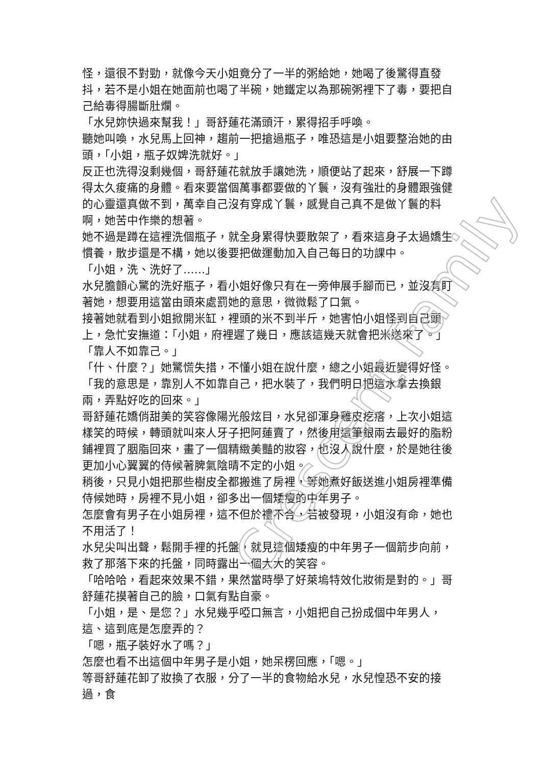怪，還很不對勁，就像今天小姐竟分了一半的粥給她，她喝了後驚得直發抖，若不是小姐在她面前也喝了半碗，她鐵定以為那碗粥裡下了毒，要把自己給毒得腸斷肚爛。
「水兒妳快過來幫我！」哥舒蓮花滿頭汗，累得招手呼喚。
聽她叫喚，水兒馬上回神，趨前一把搶過瓶子，唯恐這是小姐要整治她的由頭，「小姐，瓶子奴婢洗就好。」
反正也洗得沒剩幾個，哥舒蓮花就放手讓她洗，順便站了起來，舒展一下蹲得太久痠痛的身體。看來要當個萬事都要做的丫鬟，沒有強壯的身體跟強健的心靈還真做不到，萬幸自己沒有穿成丫鬟，感覺自己真不是做丫鬟的料啊，她苦中作樂的想著。
她不過是蹲在這裡洗個瓶子，就全身累得快要散架了，看來這身子太過嬌生慣養，散步還是不構，她以後要把做運動加入自己每日的功課中。
「小姐，洗、洗好了……」
水兒膽顫心驚的洗好瓶子，看小姐好像只有在一旁伸展手腳而已，並沒有盯著她，想要用這當由頭來處罰她的意思，微微鬆了口氣。
接著她就看到小姐掀開米缸，裡頭的米不到半斤，她害怕小姐怪到自己頭上，急忙安撫道：「小姐，府裡遲了幾日，應該這幾天就會把米送來了。」
「靠人不如靠己。」
「什、什麼？」她驚慌失措，不懂小姐在說什麼，總之小姐最近變得好怪。
「我的意思是，靠別人不如靠自己，把水裝了，我們明日把這水拿去換銀兩，弄點好吃的回來。」
哥舒蓮花嬌俏甜美的笑容像陽光般炫目，水兒卻渾身雞皮疙瘩，上次小姐這樣笑的時候，轉頭就叫來人牙子把阿蓮賣了，然後用這筆銀兩去最好的脂粉鋪裡買了胭脂回來，畫了一個精緻美豔的妝容，也沒人說什麼，於是她往後更加小心翼翼的侍候著脾氣陰晴不定的小姐。
稍後，只見小姐把那些樹皮全都搬進了房裡，等她煮好飯送進小姐房裡準備侍候她時，房裡不見小姐，卻多出一個矮瘦的中年男子。
怎麼會有男子在小姐房裡，這不但於禮不合，若被發現，小姐沒有命，她也不用活了！
水兒尖叫出聲，鬆開手裡的托盤，就見這個矮瘦的中年男子一個箭步向前，救了那落下來的托盤，同時露出一個大大的笑容。
「哈哈哈，看起來效果不錯，果然當時學了好萊塢特效化妝術是對的。」哥舒蓮花摸著自己的臉，口氣有點自豪。
「小姐，是、是您？」水兒幾乎啞口無言，小姐把自己扮成個中年男人，這、這到底是怎麼弄的？
「嗯，瓶子裝好水了嗎？」
怎麼也看不出這個中年男子是小姐，她呆楞回應，「嗯。」
等哥舒蓮花卸了妝換了衣服，分了一半的食物給水兒，水兒惶恐不安的接過，食
Crescent Family